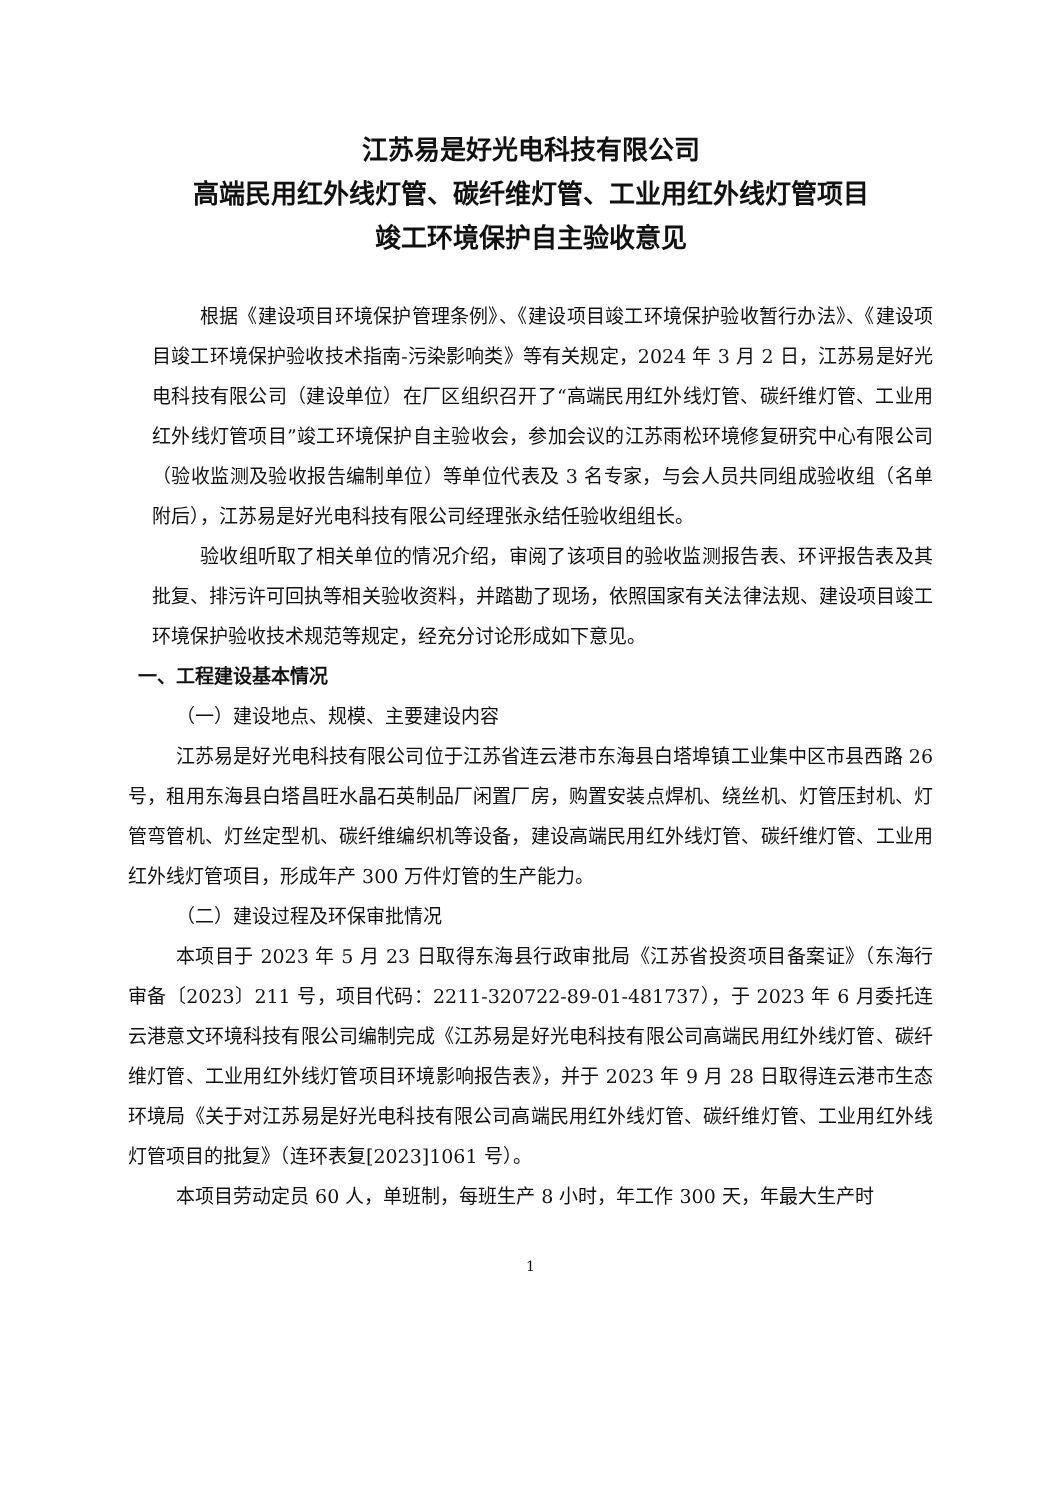江苏易是好光电科技有限公司
高端民用红外线灯管、碳纤维灯管、工业用红外线灯管项目
竣工环境保护自主验收意见
根据《建设项目环境保护管理条例》、《建设项目竣工环境保护验收暂行办法》、《建设项目竣工环境保护验收技术指南-污染影响类》等有关规定，2024 年 3 月 2 日，江苏易是好光电科技有限公司（建设单位）在厂区组织召开了“高端民用红外线灯管、碳纤维灯管、工业用红外线灯管项目”竣工环境保护自主验收会，参加会议的江苏雨松环境修复研究中心有限公司（验收监测及验收报告编制单位）等单位代表及 3 名专家，与会人员共同组成验收组（名单附后），江苏易是好光电科技有限公司经理张永结任验收组组长。
验收组听取了相关单位的情况介绍，审阅了该项目的验收监测报告表、环评报告表及其批复、排污许可回执等相关验收资料，并踏勘了现场，依照国家有关法律法规、建设项目竣工环境保护验收技术规范等规定，经充分讨论形成如下意见。
一、工程建设基本情况
（一）建设地点、规模、主要建设内容
江苏易是好光电科技有限公司位于江苏省连云港市东海县白塔埠镇工业集中区市县西路 26 号，租用东海县白塔昌旺水晶石英制品厂闲置厂房，购置安装点焊机、绕丝机、灯管压封机、灯管弯管机、灯丝定型机、碳纤维编织机等设备，建设高端民用红外线灯管、碳纤维灯管、工业用红外线灯管项目，形成年产 300 万件灯管的生产能力。
（二）建设过程及环保审批情况
本项目于 2023 年 5 月 23 日取得东海县行政审批局《江苏省投资项目备案证》（东海行审备〔2023〕211 号，项目代码：2211-320722-89-01-481737），于 2023 年 6 月委托连云港意文环境科技有限公司编制完成《江苏易是好光电科技有限公司高端民用红外线灯管、碳纤维灯管、工业用红外线灯管项目环境影响报告表》，并于 2023 年 9 月 28 日取得连云港市生态环境局《关于对江苏易是好光电科技有限公司高端民用红外线灯管、碳纤维灯管、工业用红外线灯管项目的批复》（连环表复[2023]1061 号）。
本项目劳动定员 60 人，单班制，每班生产 8 小时，年工作 300 天，年最大生产时
1